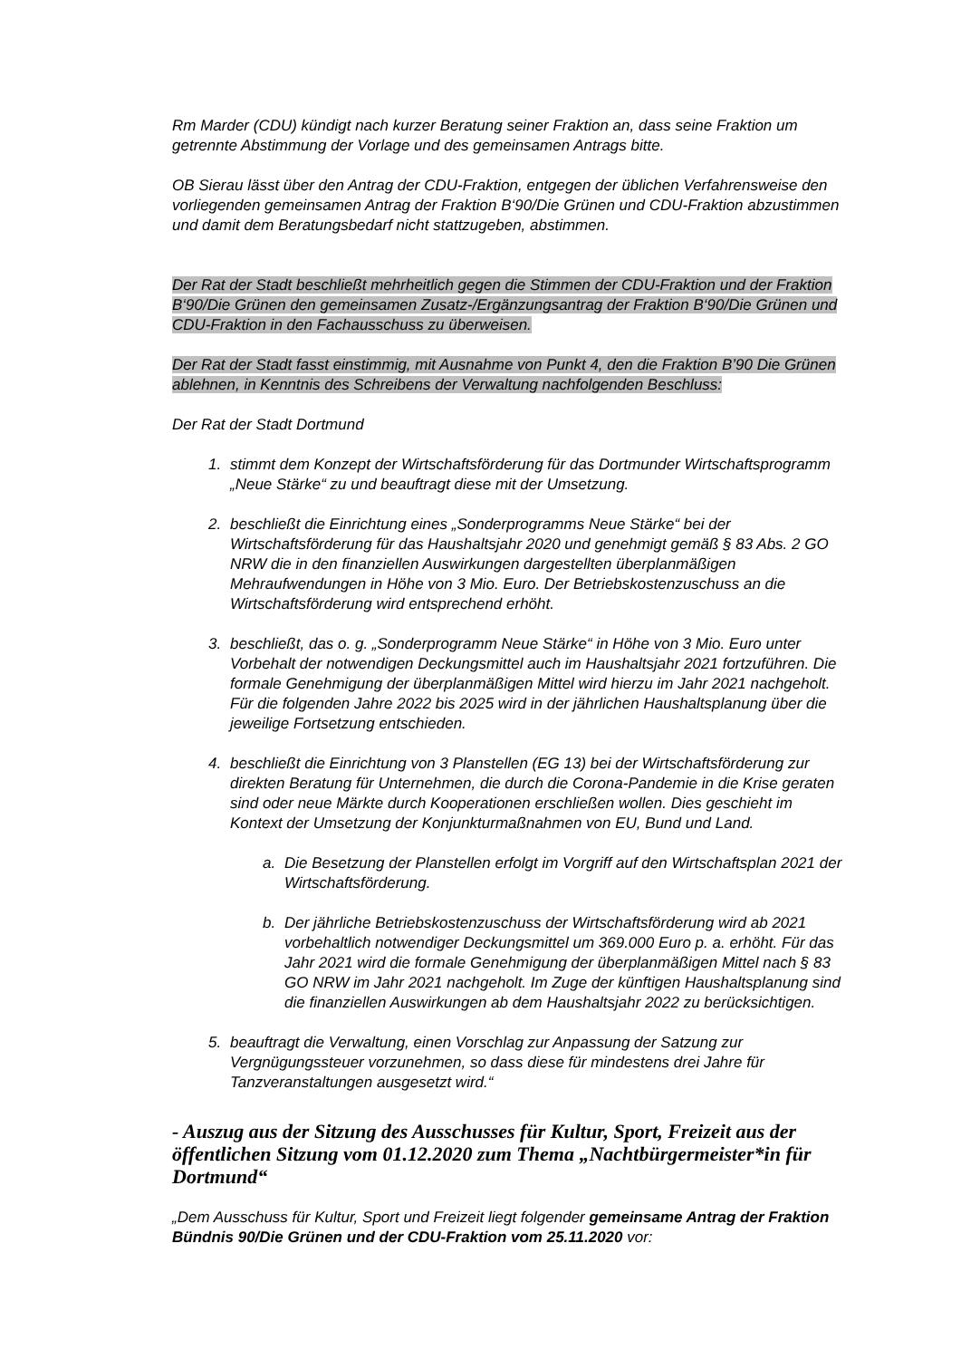Rm Marder (CDU) kündigt nach kurzer Beratung seiner Fraktion an, dass seine Fraktion um getrennte Abstimmung der Vorlage und des gemeinsamen Antrags bitte.
OB Sierau lässt über den Antrag der CDU-Fraktion, entgegen der üblichen Verfahrensweise den vorliegenden gemeinsamen Antrag der Fraktion B‘90/Die Grünen und CDU-Fraktion abzustimmen und damit dem Beratungsbedarf nicht stattzugeben, abstimmen.
Der Rat der Stadt beschließt mehrheitlich gegen die Stimmen der CDU-Fraktion und der Fraktion B‘90/Die Grünen den gemeinsamen Zusatz-/Ergänzungsantrag der Fraktion B‘90/Die Grünen und CDU-Fraktion in den Fachausschuss zu überweisen.
Der Rat der Stadt fasst einstimmig, mit Ausnahme von Punkt 4, den die Fraktion B’90 Die Grünen ablehnen, in Kenntnis des Schreibens der Verwaltung nachfolgenden Beschluss:
Der Rat der Stadt Dortmund
1. stimmt dem Konzept der Wirtschaftsförderung für das Dortmunder Wirtschaftsprogramm „Neue Stärke“ zu und beauftragt diese mit der Umsetzung.
2. beschließt die Einrichtung eines „Sonderprogramms Neue Stärke“ bei der Wirtschaftsförderung für das Haushaltsjahr 2020 und genehmigt gemäß § 83 Abs. 2 GO NRW die in den finanziellen Auswirkungen dargestellten überplanmäßigen Mehraufwendungen in Höhe von 3 Mio. Euro. Der Betriebskostenzuschuss an die Wirtschaftsförderung wird entsprechend erhöht.
3. beschließt, das o. g. „Sonderprogramm Neue Stärke“ in Höhe von 3 Mio. Euro unter Vorbehalt der notwendigen Deckungsmittel auch im Haushaltsjahr 2021 fortzuführen. Die formale Genehmigung der überplanmäßigen Mittel wird hierzu im Jahr 2021 nachgeholt. Für die folgenden Jahre 2022 bis 2025 wird in der jährlichen Haushaltsplanung über die jeweilige Fortsetzung entschieden.
4. beschließt die Einrichtung von 3 Planstellen (EG 13) bei der Wirtschaftsförderung zur direkten Beratung für Unternehmen, die durch die Corona-Pandemie in die Krise geraten sind oder neue Märkte durch Kooperationen erschließen wollen. Dies geschieht im Kontext der Umsetzung der Konjunkturmaßnahmen von EU, Bund und Land.
a. Die Besetzung der Planstellen erfolgt im Vorgriff auf den Wirtschaftsplan 2021 der Wirtschaftsförderung.
b. Der jährliche Betriebskostenzuschuss der Wirtschaftsförderung wird ab 2021 vorbehaltlich notwendiger Deckungsmittel um 369.000 Euro p. a. erhöht. Für das Jahr 2021 wird die formale Genehmigung der überplanmäßigen Mittel nach § 83 GO NRW im Jahr 2021 nachgeholt. Im Zuge der künftigen Haushaltsplanung sind die finanziellen Auswirkungen ab dem Haushaltsjahr 2022 zu berücksichtigen.
5. beauftragt die Verwaltung, einen Vorschlag zur Anpassung der Satzung zur Vergnügungssteuer vorzunehmen, so dass diese für mindestens drei Jahre für Tanzveranstaltungen ausgesetzt wird.“
- Auszug aus der Sitzung des Ausschusses für Kultur, Sport, Freizeit aus der öffentlichen Sitzung vom 01.12.2020 zum Thema „Nachtbürgermeister*in für Dortmund“
„Dem Ausschuss für Kultur, Sport und Freizeit liegt folgender gemeinsame Antrag der Fraktion Bündnis 90/Die Grünen und der CDU-Fraktion vom 25.11.2020 vor: